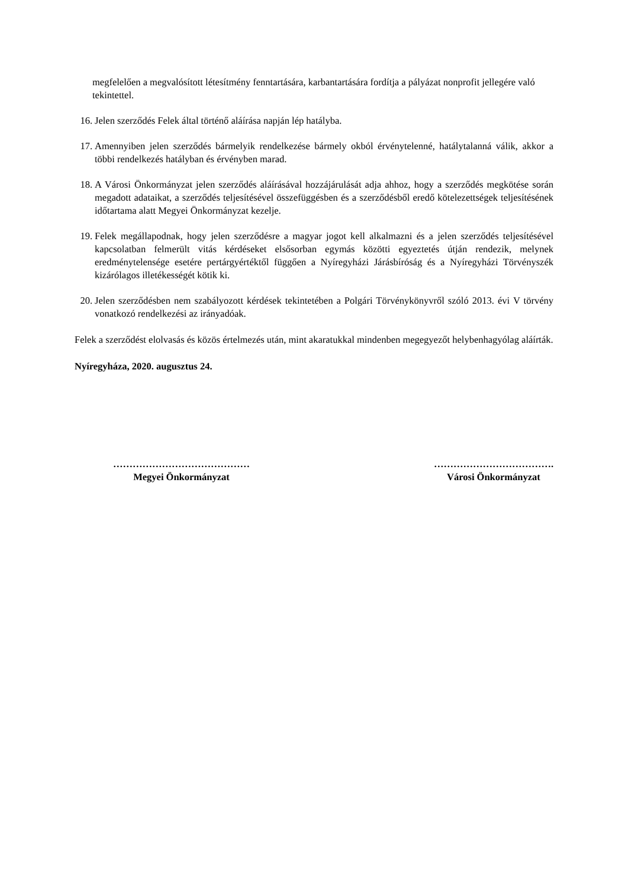megfelelően a megvalósított létesítmény fenntartására, karbantartására fordítja a pályázat nonprofit jellegére való tekintettel.
16. Jelen szerződés Felek által történő aláírása napján lép hatályba.
17. Amennyiben jelen szerződés bármelyik rendelkezése bármely okból érvénytelenné, hatálytalanná válik, akkor a többi rendelkezés hatályban és érvényben marad.
18. A Városi Önkormányzat jelen szerződés aláírásával hozzájárulását adja ahhoz, hogy a szerződés megkötése során megadott adataikat, a szerződés teljesítésével összefüggésben és a szerződésből eredő kötelezettségek teljesítésének időtartama alatt Megyei Önkormányzat kezelje.
19. Felek megállapodnak, hogy jelen szerződésre a magyar jogot kell alkalmazni és a jelen szerződés teljesítésével kapcsolatban felmerült vitás kérdéseket elsősorban egymás közötti egyeztetés útján rendezik, melynek eredménytelensége esetére pertárgyértéktől függően a Nyíregyházi Járásbíróság és a Nyíregyházi Törvényszék kizárólagos illetékességét kötik ki.
20. Jelen szerződésben nem szabályozott kérdések tekintetében a Polgári Törvénykönyvről szóló 2013. évi V törvény vonatkozó rendelkezési az irányadóak.
Felek a szerződést elolvasás és közös értelmezés után, mint akaratukkal mindenben megegyezőt helybenhagyólag aláírták.
Nyíregyháza, 2020. augusztus 24.
……………………………………
Megyei Önkormányzat
……………………………….
Városi Önkormányzat